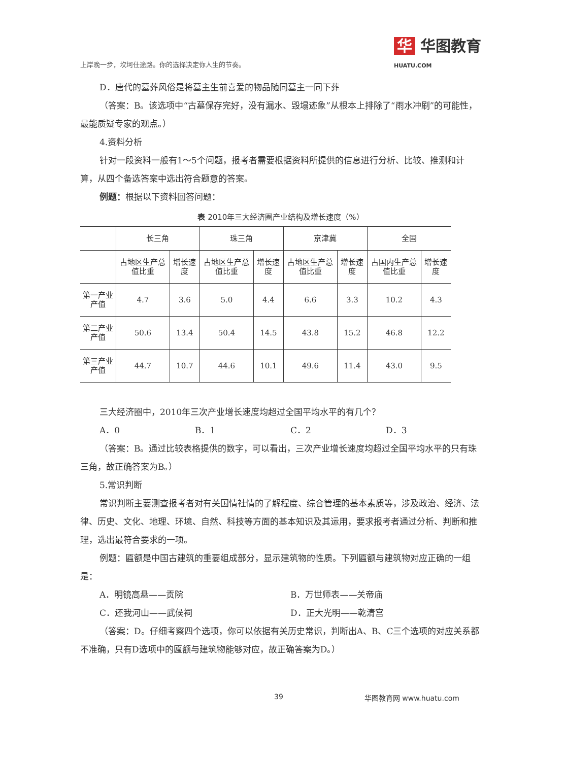上岸晚一步，坎坷仕途路。你的选择决定你人生的节奏。 华 华图教育
HUATU.COM
D．唐代的墓葬风俗是将墓主生前喜爱的物品随同墓主一同下葬
（答案：B。该选项中“古墓保存完好，没有漏水、毁塌迹象”从根本上排除了“雨水冲刷”的可能性，最能质疑专家的观点。）
4.资料分析
针对一段资料一般有1～5个问题，报考者需要根据资料所提供的信息进行分析、比较、推测和计算，从四个备选答案中选出符合题意的答案。
例题：根据以下资料回答问题：
表 2010年三大经济圈产业结构及增长速度（%）
| | 长三角 | | 珠三角 | | 京津冀 | | 全国 | |
| --- | --- | --- | --- | --- | --- | --- | --- | --- |
| | 占地区生产总值比重 | 增长速度 | 占地区生产总值比重 | 增长速度 | 占地区生产总值比重 | 增长速度 | 占国内生产总值比重 | 增长速度 |
| 第一产业产值 | 4.7 | 3.6 | 5.0 | 4.4 | 6.6 | 3.3 | 10.2 | 4.3 |
| 第二产业产值 | 50.6 | 13.4 | 50.4 | 14.5 | 43.8 | 15.2 | 46.8 | 12.2 |
| 第三产业产值 | 44.7 | 10.7 | 44.6 | 10.1 | 49.6 | 11.4 | 43.0 | 9.5 |
三大经济圈中，2010年三次产业增长速度均超过全国平均水平的有几个？
A．0 B．1 C．2 D．3
（答案：B。通过比较表格提供的数字，可以看出，三次产业增长速度均超过全国平均水平的只有珠三角，故正确答案为B。）
5.常识判断
常识判断主要测查报考者对有关国情社情的了解程度、综合管理的基本素质等，涉及政治、经济、法律、历史、文化、地理、环境、自然、科技等方面的基本知识及其运用，要求报考者通过分析、判断和推理，选出最符合要求的一项。
例题：匾额是中国古建筑的重要组成部分，显示建筑物的性质。下列匾额与建筑物对应正确的一组是：
A．明镜高悬——贡院 B．万世师表——关帝庙
C．还我河山——武侯祠 D．正大光明——乾清宫
（答案：D。仔细考察四个选项，你可以依据有关历史常识，判断出A、B、C三个选项的对应关系都不准确，只有D选项中的匾额与建筑物能够对应，故正确答案为D。）
39 华图教育网 www.huatu.com